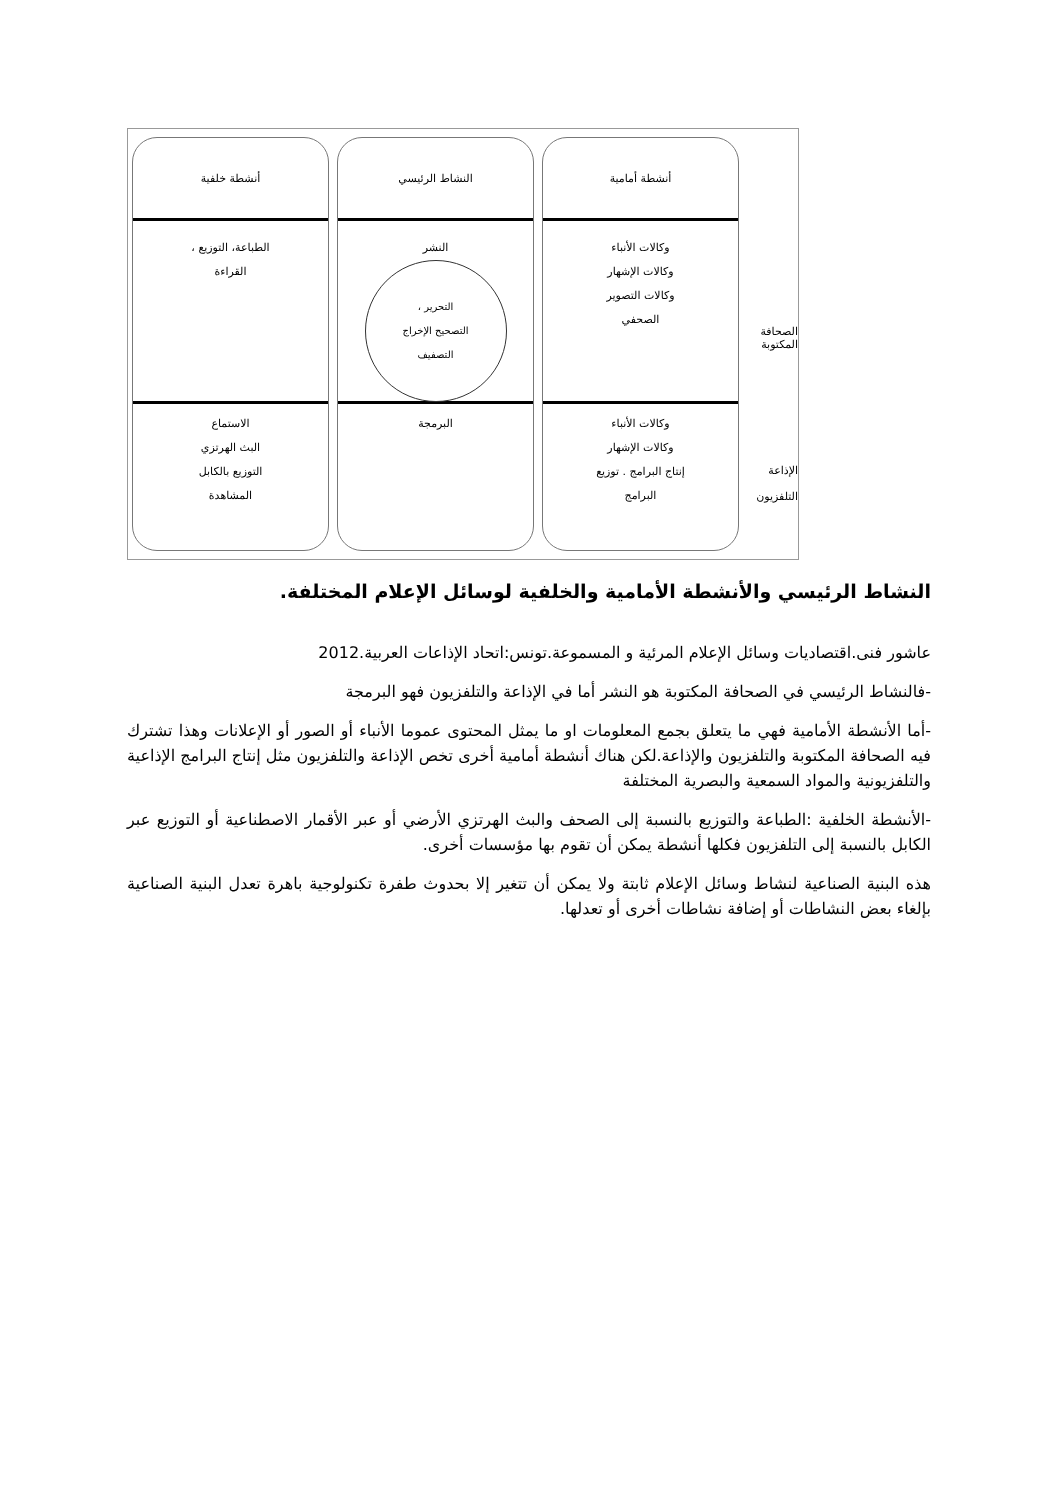الصحافة
المكتوبة
الإذاعة
التلفزيون
أنشطة أمامية
وكالات الأنباء
وكالات الإشهار
وكالات التصوير
الصحفي
وكالات الأنباء
وكالات الإشهار
إنتاج البرامج . توزيع
البرامج
النشاط الرئيسي
النشر
التحرير ،
التصحيح الإخراج
التصفيف
البرمجة
أنشطة خلفية
الطباعة، التوزيع ،
القراءة
الاستماع
البث الهرتزي
التوزيع بالكابل
المشاهدة
النشاط الرئيسي والأنشطة الأمامية والخلفية لوسائل الإعلام المختلفة.
عاشور فنى.اقتصاديات وسائل الإعلام المرئية و المسموعة.تونس:اتحاد الإذاعات العربية.2012
-فالنشاط الرئيسي في الصحافة المكتوبة هو النشر أما في الإذاعة والتلفزيون فهو البرمجة
-أما الأنشطة الأمامية فهي ما يتعلق بجمع المعلومات او ما يمثل المحتوى عموما الأنباء أو الصور أو الإعلانات وهذا تشترك فيه الصحافة المكتوبة والتلفزيون والإذاعة.لكن هناك أنشطة أمامية أخرى تخص الإذاعة والتلفزيون مثل إنتاج البرامج الإذاعية والتلفزيونية والمواد السمعية والبصرية المختلفة
-الأنشطة الخلفية :الطباعة والتوزيع بالنسبة إلى الصحف والبث الهرتزي الأرضي أو عبر الأقمار الاصطناعية أو التوزيع عبر الكابل بالنسبة إلى التلفزيون فكلها أنشطة يمكن أن تقوم بها مؤسسات أخرى.
هذه البنية الصناعية لنشاط وسائل الإعلام ثابتة ولا يمكن أن تتغير إلا بحدوث طفرة تكنولوجية باهرة تعدل البنية الصناعية بإلغاء بعض النشاطات أو إضافة نشاطات أخرى أو تعدلها.